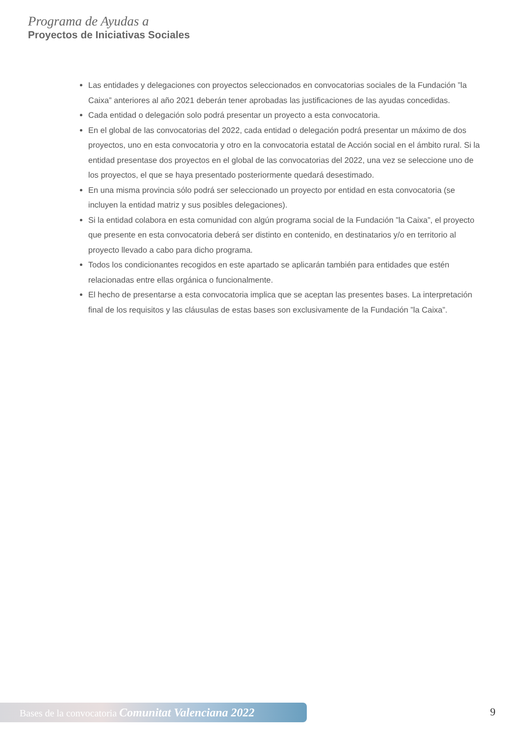Programa de Ayudas a
Proyectos de Iniciativas Sociales
Las entidades y delegaciones con proyectos seleccionados en convocatorias sociales de la Fundación ”la Caixa” anteriores al año 2021 deberán tener aprobadas las justificaciones de las ayudas concedidas.
Cada entidad o delegación solo podrá presentar un proyecto a esta convocatoria.
En el global de las convocatorias del 2022, cada entidad o delegación podrá presentar un máximo de dos proyectos, uno en esta convocatoria y otro en la convocatoria estatal de Acción social en el ámbito rural. Si la entidad presentase dos proyectos en el global de las convocatorias del 2022, una vez se seleccione uno de los proyectos, el que se haya presentado posteriormente quedará desestimado.
En una misma provincia sólo podrá ser seleccionado un proyecto por entidad en esta convocatoria (se incluyen la entidad matriz y sus posibles delegaciones).
Si la entidad colabora en esta comunidad con algún programa social de la Fundación ”la Caixa”, el proyecto que presente en esta convocatoria deberá ser distinto en contenido, en destinatarios y/o en territorio al proyecto llevado a cabo para dicho programa.
Todos los condicionantes recogidos en este apartado se aplicarán también para entidades que estén relacionadas entre ellas orgánica o funcionalmente.
El hecho de presentarse a esta convocatoria implica que se aceptan las presentes bases. La interpretación final de los requisitos y las cláusulas de estas bases son exclusivamente de la Fundación ”la Caixa”.
Bases de la convocatoria Comunitat Valenciana 2022 9